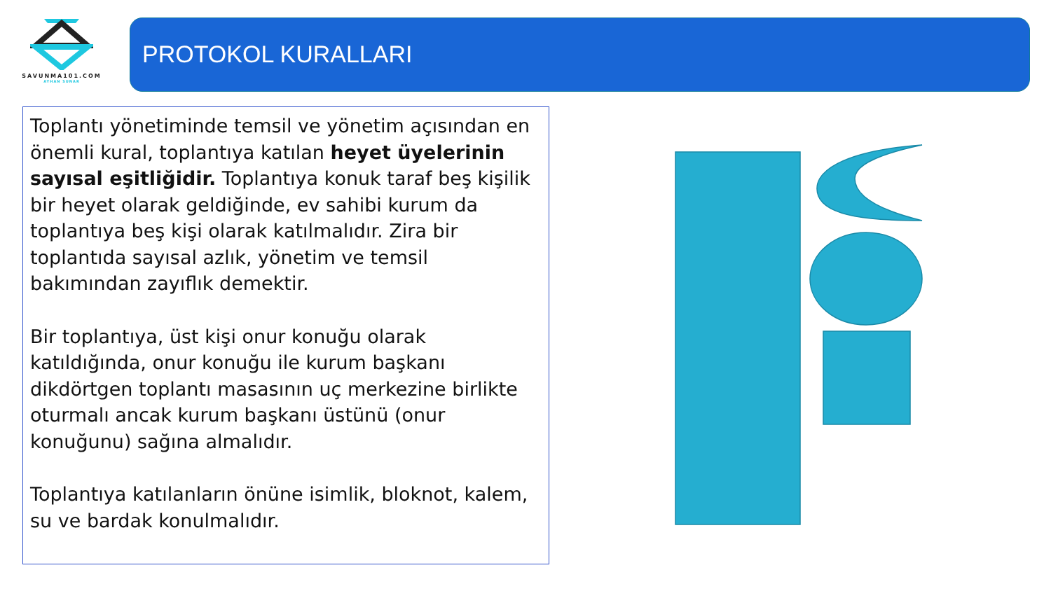SAVUNMA101.COM
AYHAN SUNAR
PROTOKOL KURALLARI
Toplantı yönetiminde temsil ve yönetim açısından en önemli kural, toplantıya katılan heyet üyelerinin sayısal eşitliğidir. Toplantıya konuk taraf beş kişilik bir heyet olarak geldiğinde, ev sahibi kurum da toplantıya beş kişi olarak katılmalıdır. Zira bir toplantıda sayısal azlık, yönetim ve temsil bakımından zayıflık demektir.
Bir toplantıya, üst kişi onur konuğu olarak katıldığında, onur konuğu ile kurum başkanı dikdörtgen toplantı masasının uç merkezine birlikte oturmalı ancak kurum başkanı üstünü (onur konuğunu) sağına almalıdır.
Toplantıya katılanların önüne isimlik, bloknot, kalem, su ve bardak konulmalıdır.